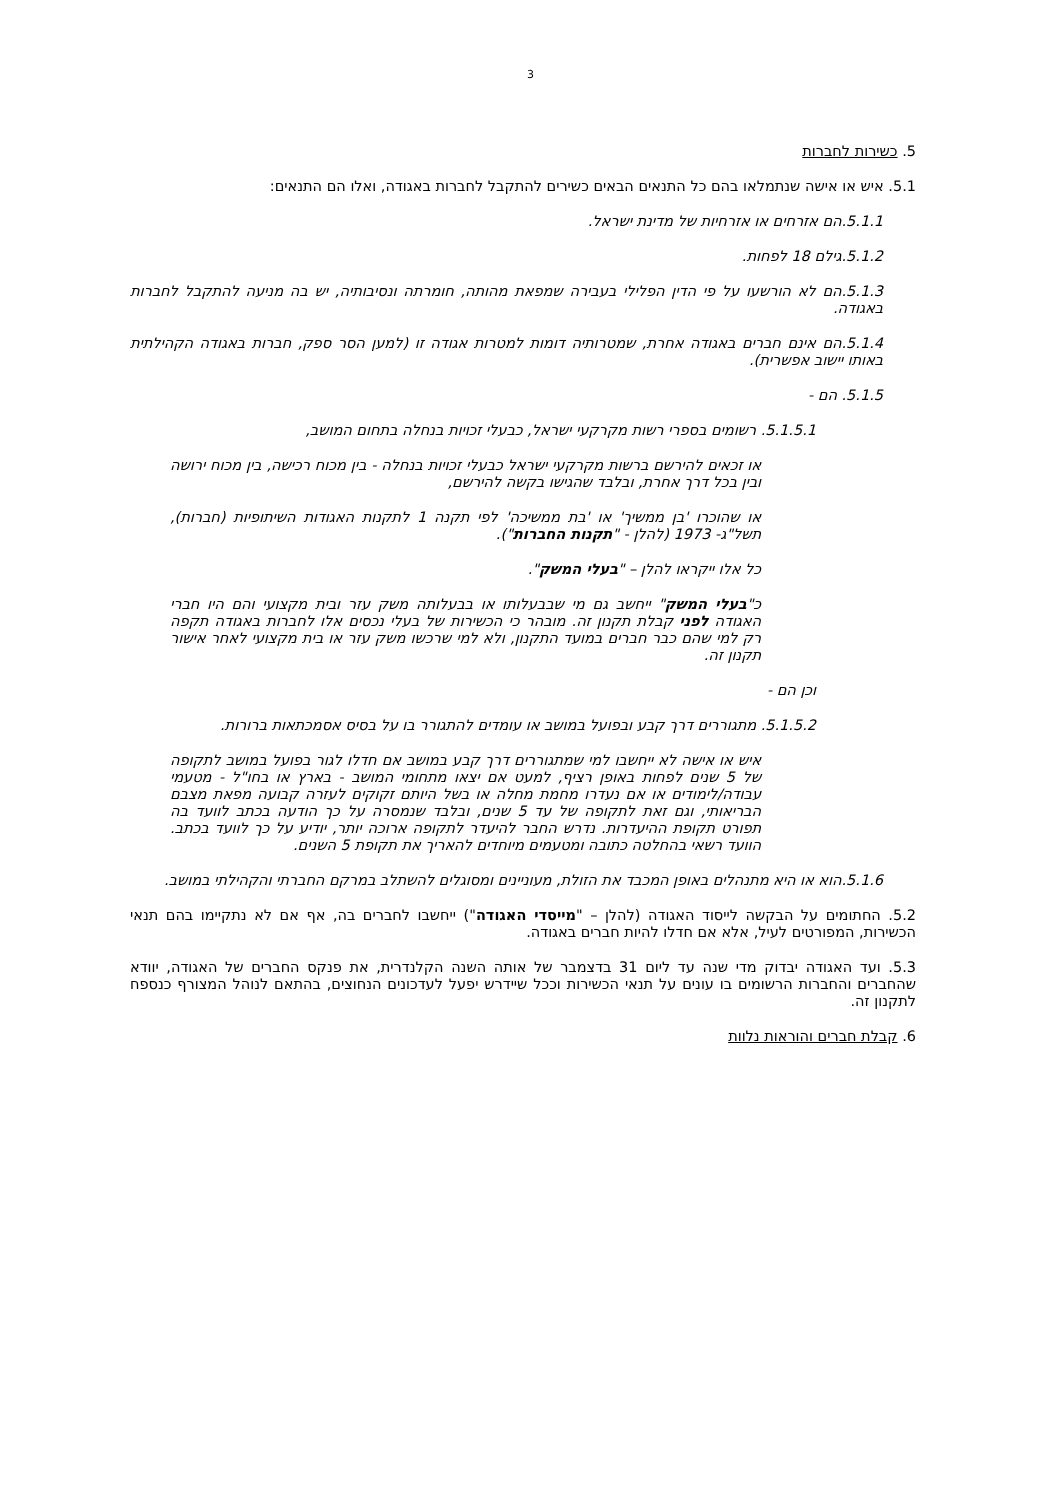3
5. כשירות לחברות
5.1. איש או אישה שנתמלאו בהם כל התנאים הבאים כשירים להתקבל לחברות באגודה, ואלו הם התנאים:
5.1.1.הם אזרחים או אזרחיות של מדינת ישראל.
5.1.2.גילם 18 לפחות.
5.1.3.הם לא הורשעו על פי הדין הפלילי בעבירה שמפאת מהותה, חומרתה ונסיבותיה, יש בה מניעה להתקבל לחברות באגודה.
5.1.4.הם אינם חברים באגודה אחרת, שמטרותיה דומות למטרות אגודה זו (למען הסר ספק, חברות באגודה הקהילתית באותו יישוב אפשרית).
5.1.5. הם -
5.1.5.1. רשומים בספרי רשות מקרקעי ישראל, כבעלי זכויות בנחלה בתחום המושב,
או זכאים להירשם ברשות מקרקעי ישראל כבעלי זכויות בנחלה - בין מכוח רכישה, בין מכוח ירושה ובין בכל דרך אחרת, ובלבד שהגישו בקשה להירשם,
או שהוכרו 'בן ממשיך' או 'בת ממשיכה' לפי תקנה 1 לתקנות האגודות השיתופיות (חברות), תשל"ג- 1973 (להלן - "תקנות החברות").
כל אלו ייקראו להלן – "בעלי המשק".
כ"בעלי המשק" ייחשב גם מי שבבעלותו או בבעלותה משק עזר ובית מקצועי והם היו חברי האגודה לפני קבלת תקנון זה. מובהר כי הכשירות של בעלי נכסים אלו לחברות באגודה תקפה רק למי שהם כבר חברים במועד התקנון, ולא למי שרכשו משק עזר או בית מקצועי לאחר אישור תקנון זה.
וכן הם -
5.1.5.2. מתגוררים דרך קבע ובפועל במושב או עומדים להתגורר בו על בסיס אסמכתאות ברורות.
איש או אישה לא ייחשבו למי שמתגוררים דרך קבע במושב אם חדלו לגור בפועל במושב לתקופה של 5 שנים לפחות באופן רציף, למעט אם יצאו מתחומי המושב - בארץ או בחו"ל - מטעמי עבודה/לימודים או אם נעדרו מחמת מחלה או בשל היותם זקוקים לעזרה קבועה מפאת מצבם הבריאותי, וגם זאת לתקופה של עד 5 שנים, ובלבד שנמסרה על כך הודעה בכתב לוועד בה תפורט תקופת ההיעדרות. נדרש החבר להיעדר לתקופה ארוכה יותר, יודיע על כך לוועד בכתב. הוועד רשאי בהחלטה כתובה ומטעמים מיוחדים להאריך את תקופת 5 השנים.
5.1.6.הוא או היא מתנהלים באופן המכבד את הזולת, מעוניינים ומסוגלים להשתלב במרקם החברתי והקהילתי במושב.
5.2. החתומים על הבקשה לייסוד האגודה (להלן – "מייסדי האגודה") ייחשבו לחברים בה, אף אם לא נתקיימו בהם תנאי הכשירות, המפורטים לעיל, אלא אם חדלו להיות חברים באגודה.
5.3. ועד האגודה יבדוק מדי שנה עד ליום 31 בדצמבר של אותה השנה הקלנדרית, את פנקס החברים של האגודה, יוודא שהחברים והחברות הרשומים בו עונים על תנאי הכשירות וככל שיידרש יפעל לעדכונים הנחוצים, בהתאם לנוהל המצורף כנספח לתקנון זה.
6. קבלת חברים והוראות נלוות